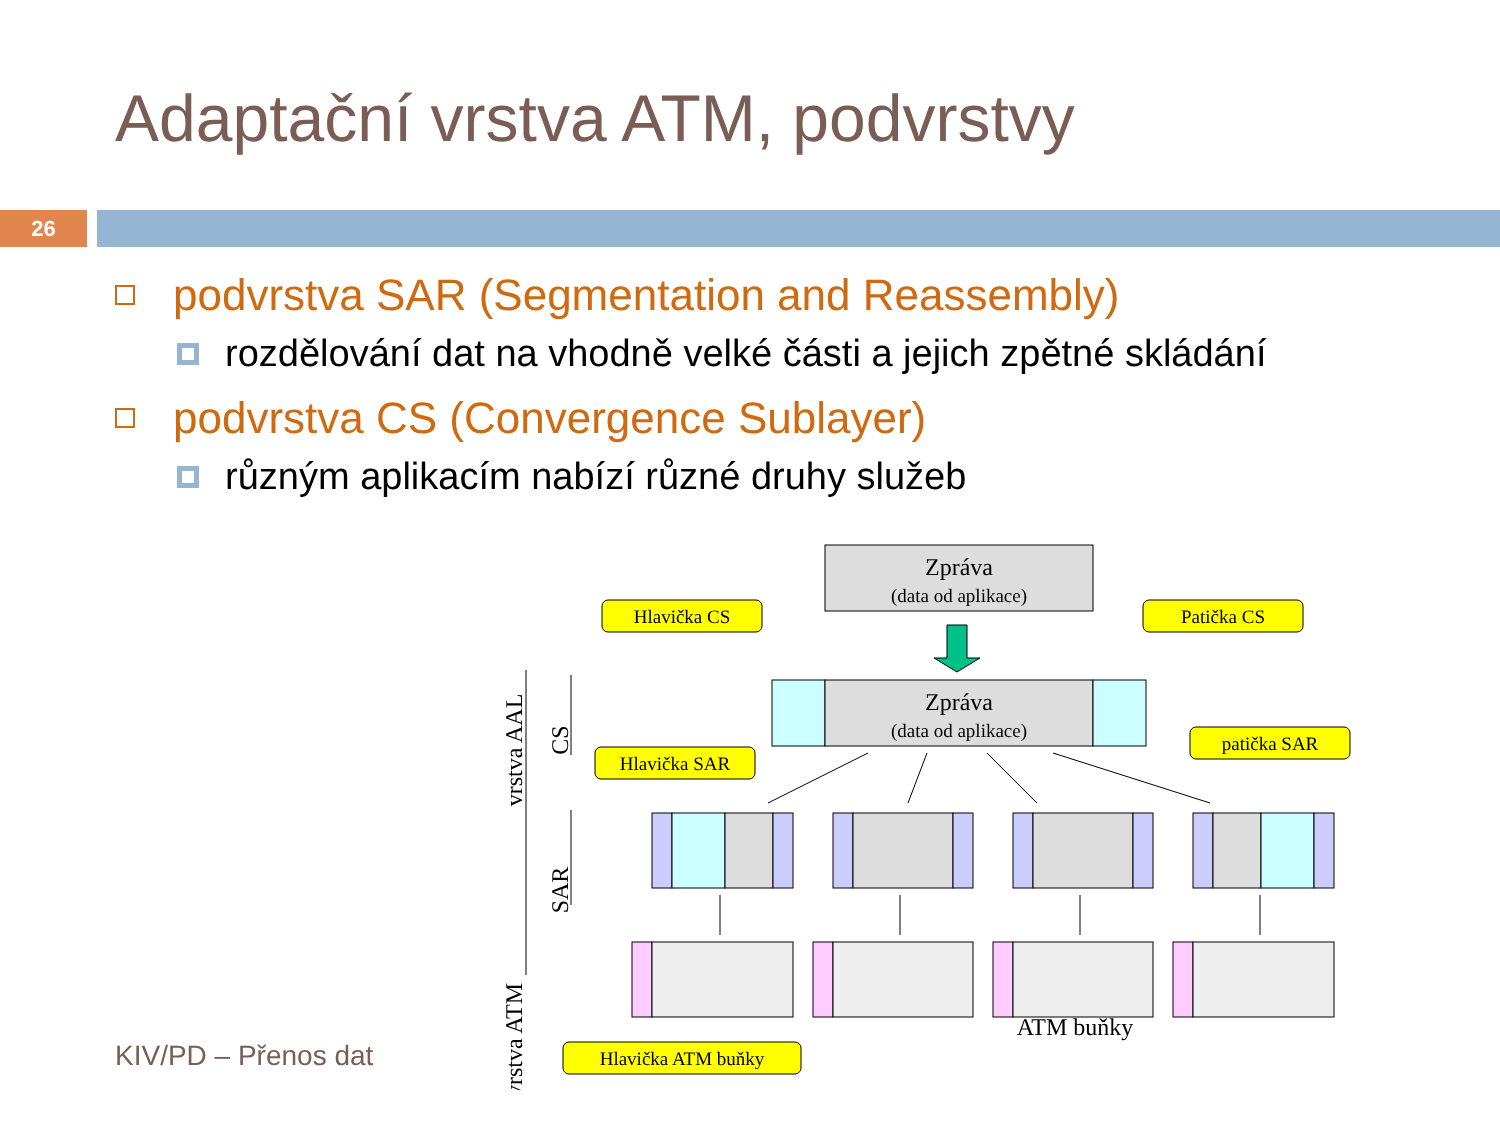Adaptační vrstva ATM, podvrstvy
26
podvrstva SAR (Segmentation and Reassembly)
rozdělování dat na vhodně velké části a jejich zpětné skládání
podvrstva CS (Convergence Sublayer)
různým aplikacím nabízí různé druhy služeb
Zpráva
(data od aplikace)
Zpráva
(data od aplikace)
Hlavička CS
Patička CS
Hlavička SAR
patička SAR
Hlavička ATM buňky
ATM buňky
vrstva AAL
vrstva ATM
CS
SAR
KIV/PD – Přenos dat